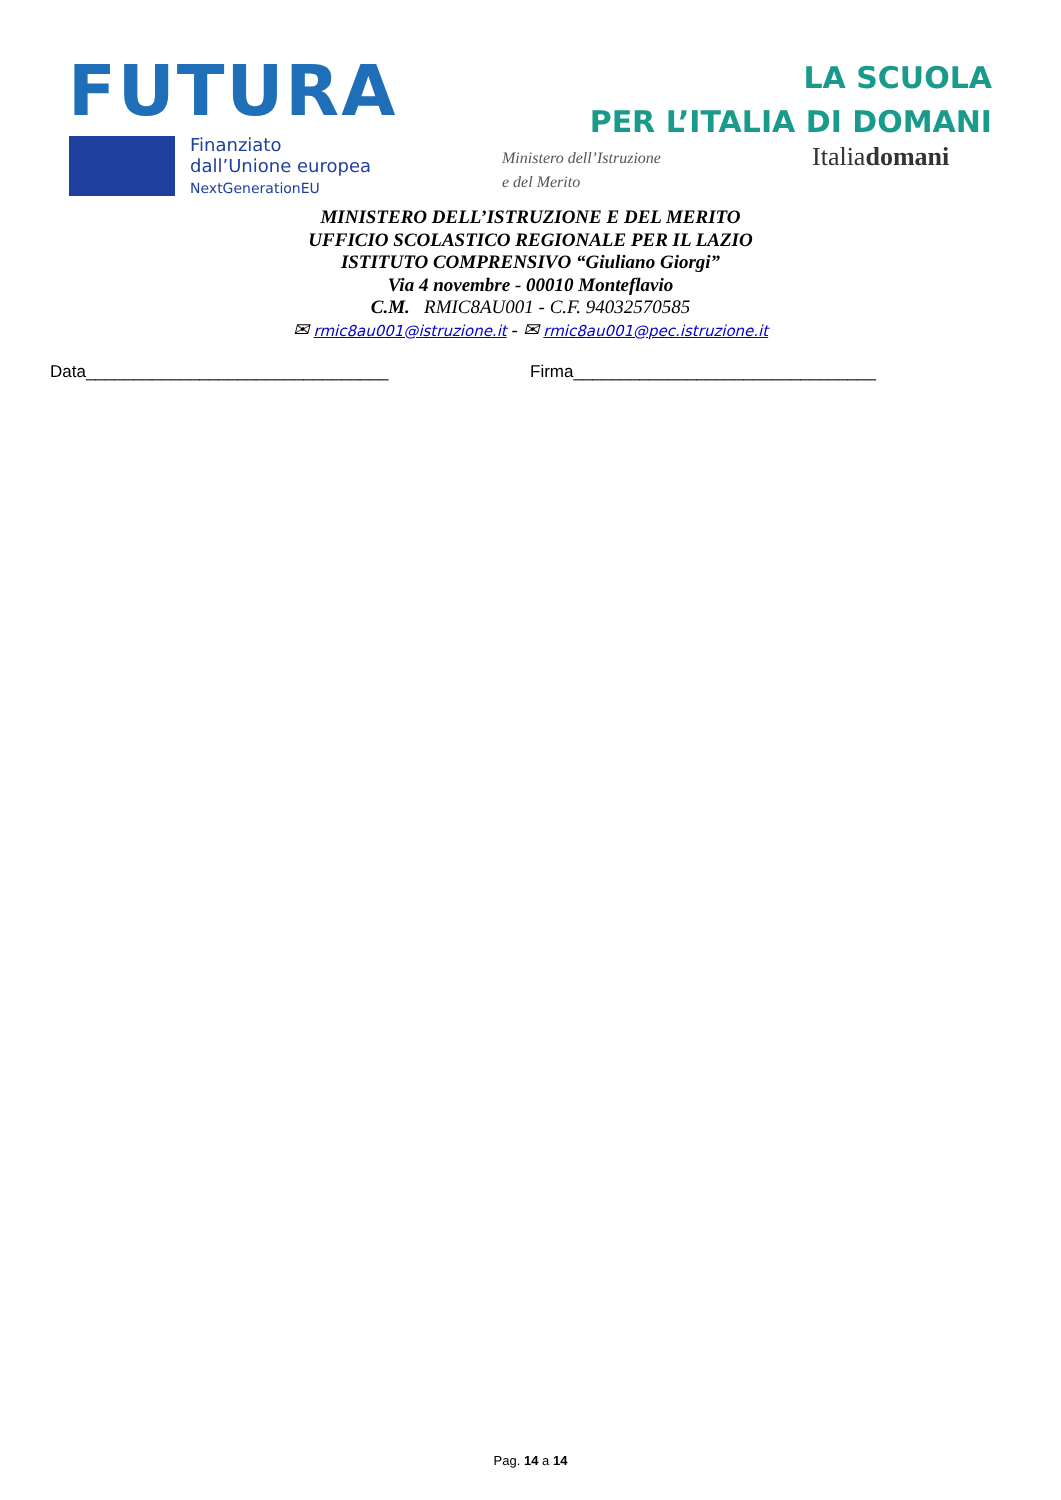FUTURA
LA SCUOLA
PER L’ITALIA DI DOMANI
Finanziato
dall’Unione europea
NextGenerationEU
Ministero dell’Istruzione
e del Merito
Italiadomani
MINISTERO DELL’ISTRUZIONE E DEL MERITO
UFFICIO SCOLASTICO REGIONALE PER IL LAZIO
ISTITUTO COMPRENSIVO “Giuliano Giorgi”
Via 4 novembre - 00010 Monteflavio
C.M. RMIC8AU001 - C.F. 94032570585
✉ rmic8au001@istruzione.it - ✉ rmic8au001@pec.istruzione.it
Data________________________________ Firma________________________________
Pag. 14 a 14